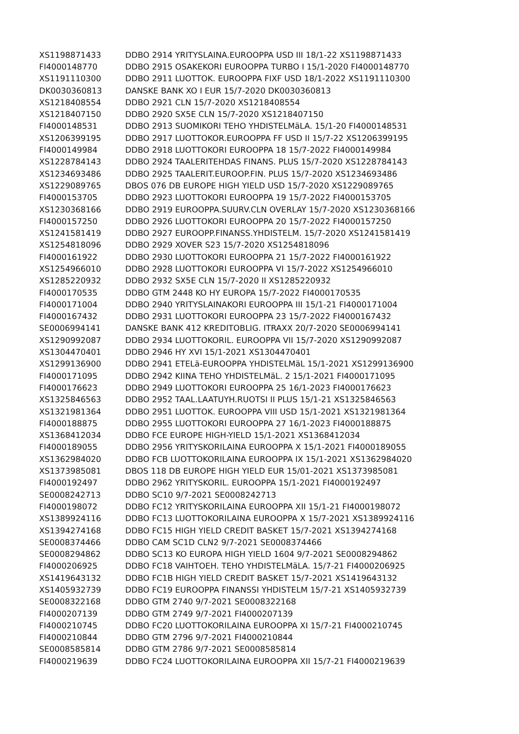| XS1198871433 | DDBO 2914 YRITYSLAINA.EUROOPPA USD III 18/1-22 XS1198871433 |
| FI4000148770 | DDBO 2915 OSAKEKORI EUROOPPA TURBO I 15/1-2020 FI4000148770 |
| XS1191110300 | DDBO 2911 LUOTTOK. EUROOPPA FIXF USD 18/1-2022 XS1191110300 |
| DK0030360813 | DANSKE BANK XO I EUR 15/7-2020 DK0030360813 |
| XS1218408554 | DDBO 2921 CLN 15/7-2020 XS1218408554 |
| XS1218407150 | DDBO 2920 SX5E CLN 15/7-2020 XS1218407150 |
| FI4000148531 | DDBO 2913 SUOMIKORI TEHO YHDISTELMäLA. 15/1-20 FI4000148531 |
| XS1206399195 | DDBO 2917 LUOTTOKOR.EUROOPPA FF USD II 15/7-22 XS1206399195 |
| FI4000149984 | DDBO 2918 LUOTTOKORI EUROOPPA 18 15/7-2022 FI4000149984 |
| XS1228784143 | DDBO 2924 TAALERITEHDAS FINANS. PLUS 15/7-2020 XS1228784143 |
| XS1234693486 | DDBO 2925 TAALERIT.EUROOP.FIN. PLUS 15/7-2020 XS1234693486 |
| XS1229089765 | DBOS 076 DB EUROPE HIGH YIELD USD 15/7-2020 XS1229089765 |
| FI4000153705 | DDBO 2923 LUOTTOKORI EUROOPPA 19 15/7-2022 FI4000153705 |
| XS1230368166 | DDBO 2919 EUROOPPA.SUURV.CLN OVERLAY 15/7-2020 XS1230368166 |
| FI4000157250 | DDBO 2926 LUOTTOKORI EUROOPPA 20 15/7-2022 FI4000157250 |
| XS1241581419 | DDBO 2927 EUROOPP.FINANSS.YHDISTELM. 15/7-2020 XS1241581419 |
| XS1254818096 | DDBO 2929 XOVER S23 15/7-2020 XS1254818096 |
| FI4000161922 | DDBO 2930 LUOTTOKORI EUROOPPA 21 15/7-2022 FI4000161922 |
| XS1254966010 | DDBO 2928 LUOTTOKORI EUROOPPA VI 15/7-2022 XS1254966010 |
| XS1285220932 | DDBO 2932 SX5E CLN 15/7-2020 II XS1285220932 |
| FI4000170535 | DDBO GTM 2448 KO HY EUROPA 15/7-2022 FI4000170535 |
| FI4000171004 | DDBO 2940 YRITYSLAINAKORI EUROOPPA III 15/1-21 FI4000171004 |
| FI4000167432 | DDBO 2931 LUOTTOKORI EUROOPPA 23 15/7-2022 FI4000167432 |
| SE0006994141 | DANSKE BANK 412 KREDITOBLIG. ITRAXX 20/7-2020 SE0006994141 |
| XS1290992087 | DDBO 2934 LUOTTOKORIL. EUROOPPA VII 15/7-2020 XS1290992087 |
| XS1304470401 | DDBO 2946 HY XVI 15/1-2021 XS1304470401 |
| XS1299136900 | DDBO 2941 ETELä-EUROOPPA YHDISTELMäL 15/1-2021 XS1299136900 |
| FI4000171095 | DDBO 2942 KIINA TEHO YHDISTELMäL. 2 15/1-2021 FI4000171095 |
| FI4000176623 | DDBO 2949 LUOTTOKORI EUROOPPA 25 16/1-2023 FI4000176623 |
| XS1325846563 | DDBO 2952 TAAL.LAATUYH.RUOTSI II PLUS 15/1-21 XS1325846563 |
| XS1321981364 | DDBO 2951 LUOTTOK. EUROOPPA VIII USD 15/1-2021 XS1321981364 |
| FI4000188875 | DDBO 2955 LUOTTOKORI EUROOPPA 27 16/1-2023 FI4000188875 |
| XS1368412034 | DDBO FCE EUROPE HIGH-YIELD 15/1-2021 XS1368412034 |
| FI4000189055 | DDBO 2956 YRITYSKORILAINA EUROOPPA X 15/1-2021 FI4000189055 |
| XS1362984020 | DDBO FCB LUOTTOKORILAINA EUROOPPA IX 15/1-2021 XS1362984020 |
| XS1373985081 | DBOS 118 DB EUROPE HIGH YIELD EUR 15/01-2021 XS1373985081 |
| FI4000192497 | DDBO 2962 YRITYSKORIL. EUROOPPA 15/1-2021 FI4000192497 |
| SE0008242713 | DDBO SC10 9/7-2021 SE0008242713 |
| FI4000198072 | DDBO FC12 YRITYSKORILAINA EUROOPPA XII 15/1-21 FI4000198072 |
| XS1389924116 | DDBO FC13 LUOTTOKORILAINA EUROOPPA X 15/7-2021 XS1389924116 |
| XS1394274168 | DDBO FC15 HIGH YIELD CREDIT BASKET 15/7-2021 XS1394274168 |
| SE0008374466 | DDBO CAM SC1D CLN2 9/7-2021 SE0008374466 |
| SE0008294862 | DDBO SC13 KO EUROPA HIGH YIELD 1604 9/7-2021 SE0008294862 |
| FI4000206925 | DDBO FC18 VAIHTOEH. TEHO YHDISTELMäLA. 15/7-21 FI4000206925 |
| XS1419643132 | DDBO FC1B HIGH YIELD CREDIT BASKET 15/7-2021 XS1419643132 |
| XS1405932739 | DDBO FC19 EUROOPPA FINANSSI YHDISTELM 15/7-21 XS1405932739 |
| SE0008322168 | DDBO GTM 2740 9/7-2021 SE0008322168 |
| FI4000207139 | DDBO GTM 2749 9/7-2021 FI4000207139 |
| FI4000210745 | DDBO FC20 LUOTTOKORILAINA EUROOPPA XI 15/7-21 FI4000210745 |
| FI4000210844 | DDBO GTM 2796 9/7-2021 FI4000210844 |
| SE0008585814 | DDBO GTM 2786 9/7-2021 SE0008585814 |
| FI4000219639 | DDBO FC24 LUOTTOKORILAINA EUROOPPA XII 15/7-21 FI4000219639 |